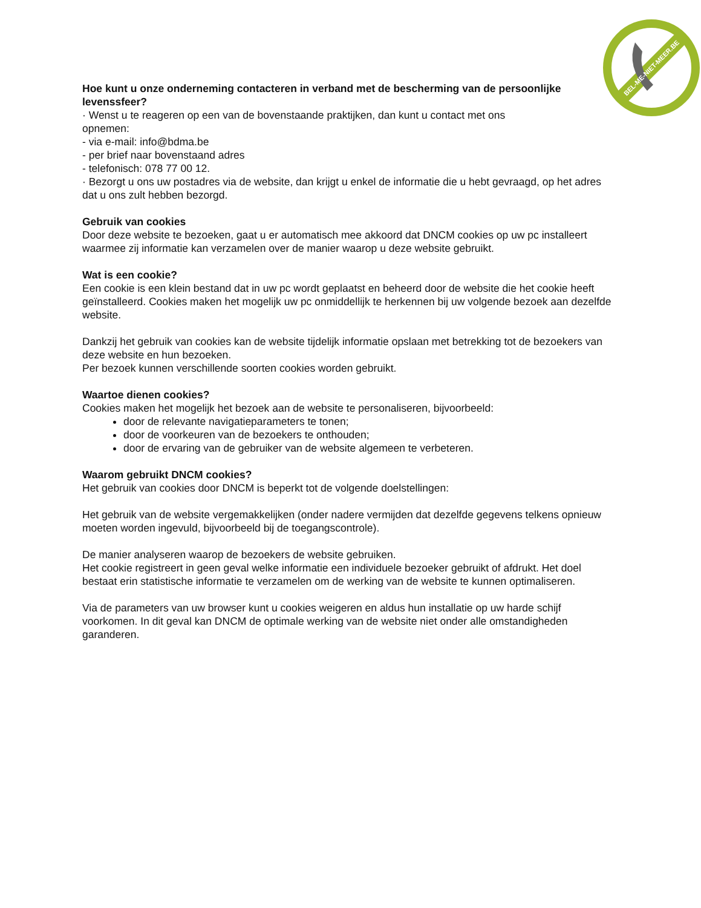BEL-ME-NIET-MEER.BE
Hoe kunt u onze onderneming contacteren in verband met de bescherming van de persoonlijke levenssfeer?
· Wenst u te reageren op een van de bovenstaande praktijken, dan kunt u contact met ons
opnemen:
- via e-mail: info@bdma.be
- per brief naar bovenstaand adres
- telefonisch: 078 77 00 12.
· Bezorgt u ons uw postadres via de website, dan krijgt u enkel de informatie die u hebt gevraagd, op het adres dat u ons zult hebben bezorgd.
Gebruik van cookies
Door deze website te bezoeken, gaat u er automatisch mee akkoord dat DNCM cookies op uw pc installeert waarmee zij informatie kan verzamelen over de manier waarop u deze website gebruikt.
Wat is een cookie?
Een cookie is een klein bestand dat in uw pc wordt geplaatst en beheerd door de website die het cookie heeft geïnstalleerd. Cookies maken het mogelijk uw pc onmiddellijk te herkennen bij uw volgende bezoek aan dezelfde website.
Dankzij het gebruik van cookies kan de website tijdelijk informatie opslaan met betrekking tot de bezoekers van deze website en hun bezoeken.
Per bezoek kunnen verschillende soorten cookies worden gebruikt.
Waartoe dienen cookies?
Cookies maken het mogelijk het bezoek aan de website te personaliseren, bijvoorbeeld:
door de relevante navigatieparameters te tonen;
door de voorkeuren van de bezoekers te onthouden;
door de ervaring van de gebruiker van de website algemeen te verbeteren.
Waarom gebruikt DNCM cookies?
Het gebruik van cookies door DNCM is beperkt tot de volgende doelstellingen:
Het gebruik van de website vergemakkelijken (onder nadere vermijden dat dezelfde gegevens telkens opnieuw moeten worden ingevuld, bijvoorbeeld bij de toegangscontrole).
De manier analyseren waarop de bezoekers de website gebruiken.
Het cookie registreert in geen geval welke informatie een individuele bezoeker gebruikt of afdrukt. Het doel bestaat erin statistische informatie te verzamelen om de werking van de website te kunnen optimaliseren.
Via de parameters van uw browser kunt u cookies weigeren en aldus hun installatie op uw harde schijf voorkomen. In dit geval kan DNCM de optimale werking van de website niet onder alle omstandigheden garanderen.